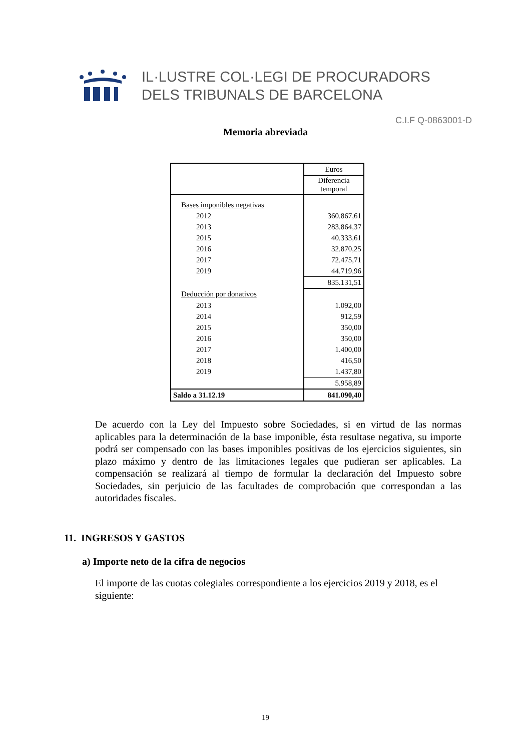IL·LUSTRE COL·LEGI DE PROCURADORS
DELS TRIBUNALS DE BARCELONA
C.I.F Q-0863001-D
Memoria abreviada
| | Euros |
| | Diferencia temporal |
| Bases imponibles negativas | |
| 2012 | 360.867,61 |
| 2013 | 283.864,37 |
| 2015 | 40.333,61 |
| 2016 | 32.870,25 |
| 2017 | 72.475,71 |
| 2019 | 44.719,96 |
| | 835.131,51 |
| Deducción por donativos | |
| 2013 | 1.092,00 |
| 2014 | 912,59 |
| 2015 | 350,00 |
| 2016 | 350,00 |
| 2017 | 1.400,00 |
| 2018 | 416,50 |
| 2019 | 1.437,80 |
| | 5.958,89 |
| Saldo a 31.12.19 | 841.090,40 |
De acuerdo con la Ley del Impuesto sobre Sociedades, si en virtud de las normas aplicables para la determinación de la base imponible, ésta resultase negativa, su importe podrá ser compensado con las bases imponibles positivas de los ejercicios siguientes, sin plazo máximo y dentro de las limitaciones legales que pudieran ser aplicables. La compensación se realizará al tiempo de formular la declaración del Impuesto sobre Sociedades, sin perjuicio de las facultades de comprobación que correspondan a las autoridades fiscales.
11. INGRESOS Y GASTOS
a) Importe neto de la cifra de negocios
El importe de las cuotas colegiales correspondiente a los ejercicios 2019 y 2018, es el siguiente:
19